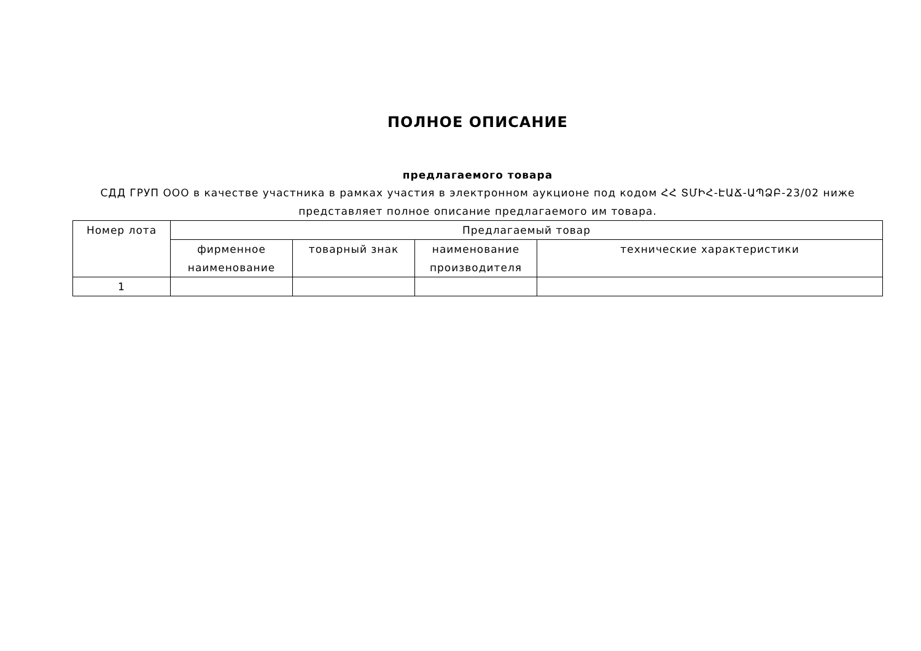ПОЛНОЕ ОПИСАНИЕ
предлагаемого товара
СДД ГРУП ООО в качестве участника в рамках участия в электронном аукционе под кодом ՀՀ ՏՄԻՀ-ԷԱՃ-ԱՊՁԲ-23/02 ниже представляет полное описание предлагаемого им товара.
| Номер лота | Предлагаемый товар | | | |
| --- | --- | --- | --- | --- |
| | фирменное наименование | товарный знак | наименование производителя | технические характеристики |
| 1 | | | | |